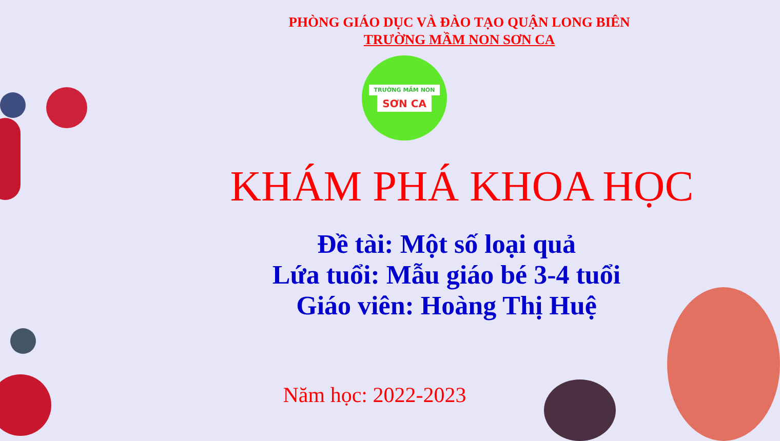PHÒNG GIÁO DỤC VÀ ĐÀO TẠO QUẬN LONG BIÊN
TRƯỜNG MẦM NON SƠN CA
TRƯỜNG MẦM NON
SƠN CA
KHÁM PHÁ KHOA HỌC
Đề tài: Một số loại quả
Lứa tuổi: Mẫu giáo bé 3-4 tuổi
Giáo viên: Hoàng Thị Huệ
Năm học: 2022-2023